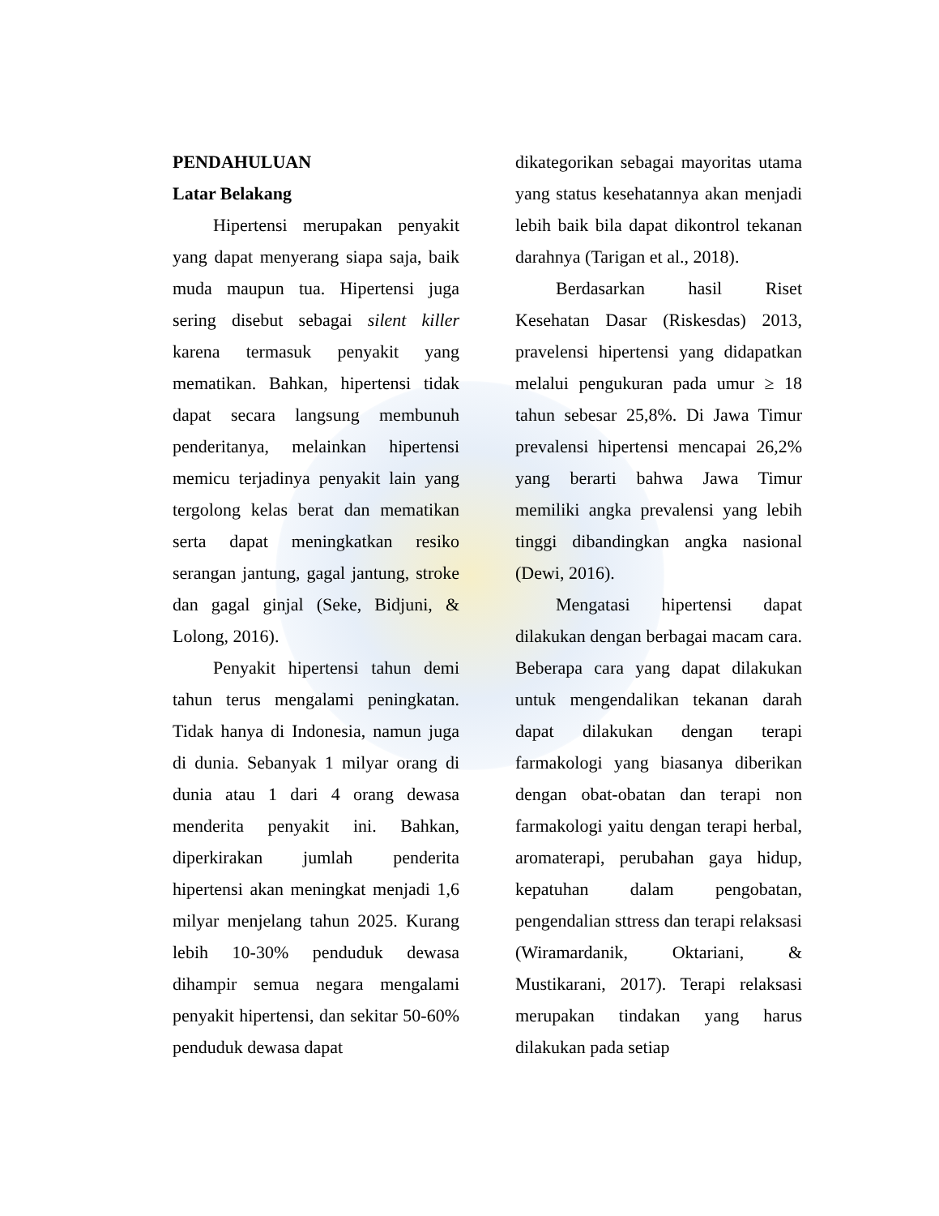PENDAHULUAN
Latar Belakang
Hipertensi merupakan penyakit yang dapat menyerang siapa saja, baik muda maupun tua. Hipertensi juga sering disebut sebagai silent killer karena termasuk penyakit yang mematikan. Bahkan, hipertensi tidak dapat secara langsung membunuh penderitanya, melainkan hipertensi memicu terjadinya penyakit lain yang tergolong kelas berat dan mematikan serta dapat meningkatkan resiko serangan jantung, gagal jantung, stroke dan gagal ginjal (Seke, Bidjuni, & Lolong, 2016).
Penyakit hipertensi tahun demi tahun terus mengalami peningkatan. Tidak hanya di Indonesia, namun juga di dunia. Sebanyak 1 milyar orang di dunia atau 1 dari 4 orang dewasa menderita penyakit ini. Bahkan, diperkirakan jumlah penderita hipertensi akan meningkat menjadi 1,6 milyar menjelang tahun 2025. Kurang lebih 10-30% penduduk dewasa dihampir semua negara mengalami penyakit hipertensi, dan sekitar 50-60% penduduk dewasa dapat
dikategorikan sebagai mayoritas utama yang status kesehatannya akan menjadi lebih baik bila dapat dikontrol tekanan darahnya (Tarigan et al., 2018).
Berdasarkan hasil Riset Kesehatan Dasar (Riskesdas) 2013, pravelensi hipertensi yang didapatkan melalui pengukuran pada umur ≥ 18 tahun sebesar 25,8%. Di Jawa Timur prevalensi hipertensi mencapai 26,2% yang berarti bahwa Jawa Timur memiliki angka prevalensi yang lebih tinggi dibandingkan angka nasional (Dewi, 2016).
Mengatasi hipertensi dapat dilakukan dengan berbagai macam cara. Beberapa cara yang dapat dilakukan untuk mengendalikan tekanan darah dapat dilakukan dengan terapi farmakologi yang biasanya diberikan dengan obat-obatan dan terapi non farmakologi yaitu dengan terapi herbal, aromaterapi, perubahan gaya hidup, kepatuhan dalam pengobatan, pengendalian sttress dan terapi relaksasi (Wiramardanik, Oktariani, & Mustikarani, 2017). Terapi relaksasi merupakan tindakan yang harus dilakukan pada setiap